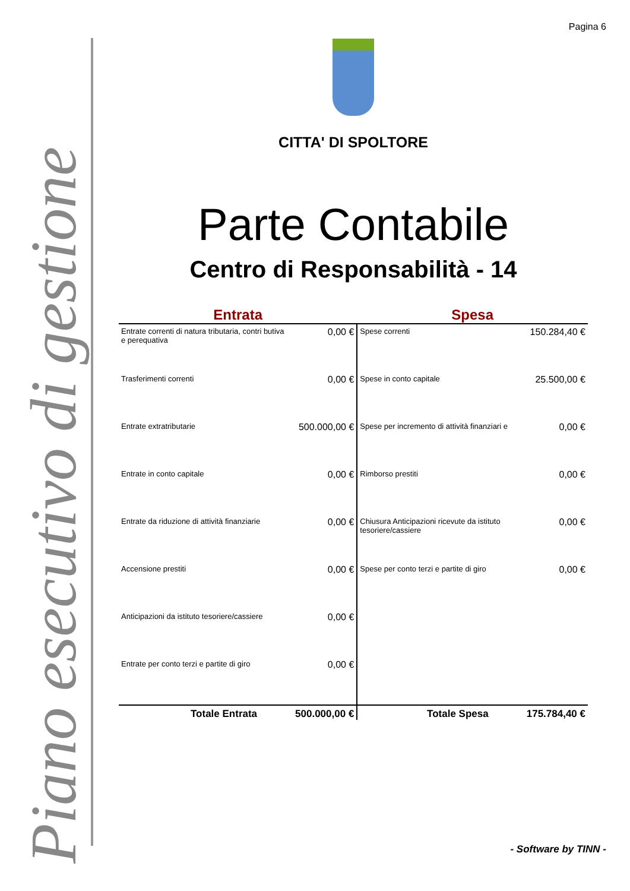Pagina 6
Piano esecutivo di gestione
CITTA' DI SPOLTORE
Parte Contabile
Centro di Responsabilità - 14
| Entrata | | Spesa | |
| --- | --- | --- | --- |
| Entrate correnti di natura tributaria, contri butiva e perequativa | 0,00 € | Spese correnti | 150.284,40 € |
| Trasferimenti correnti | 0,00 € | Spese in conto capitale | 25.500,00 € |
| Entrate extratributarie | 500.000,00 € | Spese per incremento di attività finanziari e | 0,00 € |
| Entrate in conto capitale | 0,00 € | Rimborso prestiti | 0,00 € |
| Entrate da riduzione di attività finanziarie | 0,00 € | Chiusura Anticipazioni ricevute da istituto tesoriere/cassiere | 0,00 € |
| Accensione prestiti | 0,00 € | Spese per conto terzi e partite di giro | 0,00 € |
| Anticipazioni da istituto tesoriere/cassiere | 0,00 € | | |
| Entrate per conto terzi e partite di giro | 0,00 € | | |
| Totale Entrata | 500.000,00 € | Totale Spesa | 175.784,40 € |
- Software by TINN -